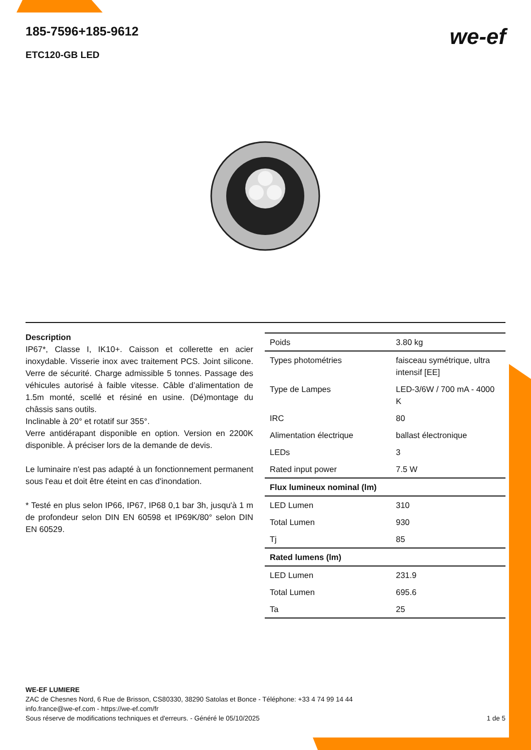185-7596+185-9612
ETC120-GB LED
we-ef
Description
IP67*, Classe I, IK10+. Caisson et collerette en acier inoxydable. Visserie inox avec traitement PCS. Joint silicone. Verre de sécurité. Charge admissible 5 tonnes. Passage des véhicules autorisé à faible vitesse. Câble d’alimentation de 1.5m monté, scellé et résiné en usine. (Dé)montage du châssis sans outils.
Inclinable à 20° et rotatif sur 355°.
Verre antidérapant disponible en option. Version en 2200K disponible. À préciser lors de la demande de devis.
Le luminaire n'est pas adapté à un fonctionnement permanent sous l'eau et doit être éteint en cas d'inondation.
* Testé en plus selon IP66, IP67, IP68 0,1 bar 3h, jusqu'à 1 m de profondeur selon DIN EN 60598 et IP69K/80° selon DIN EN 60529.
| Poids | 3.80 kg |
| Types photométries | faisceau symétrique, ultra intensif [EE] |
| Type de Lampes | LED-3/6W / 700 mA - 4000 K |
| IRC | 80 |
| Alimentation électrique | ballast électronique |
| LEDs | 3 |
| Rated input power | 7.5 W |
| Flux lumineux nominal (lm) | |
| LED Lumen | 310 |
| Total Lumen | 930 |
| Tj | 85 |
| Rated lumens (lm) | |
| LED Lumen | 231.9 |
| Total Lumen | 695.6 |
| Ta | 25 |
WE-EF LUMIERE
ZAC de Chesnes Nord, 6 Rue de Brisson, CS80330, 38290 Satolas et Bonce - Téléphone: +33 4 74 99 14 44
info.france@we-ef.com - https://we-ef.com/fr
Sous réserve de modifications techniques et d'erreurs. - Généré le 05/10/2025 1 de 5